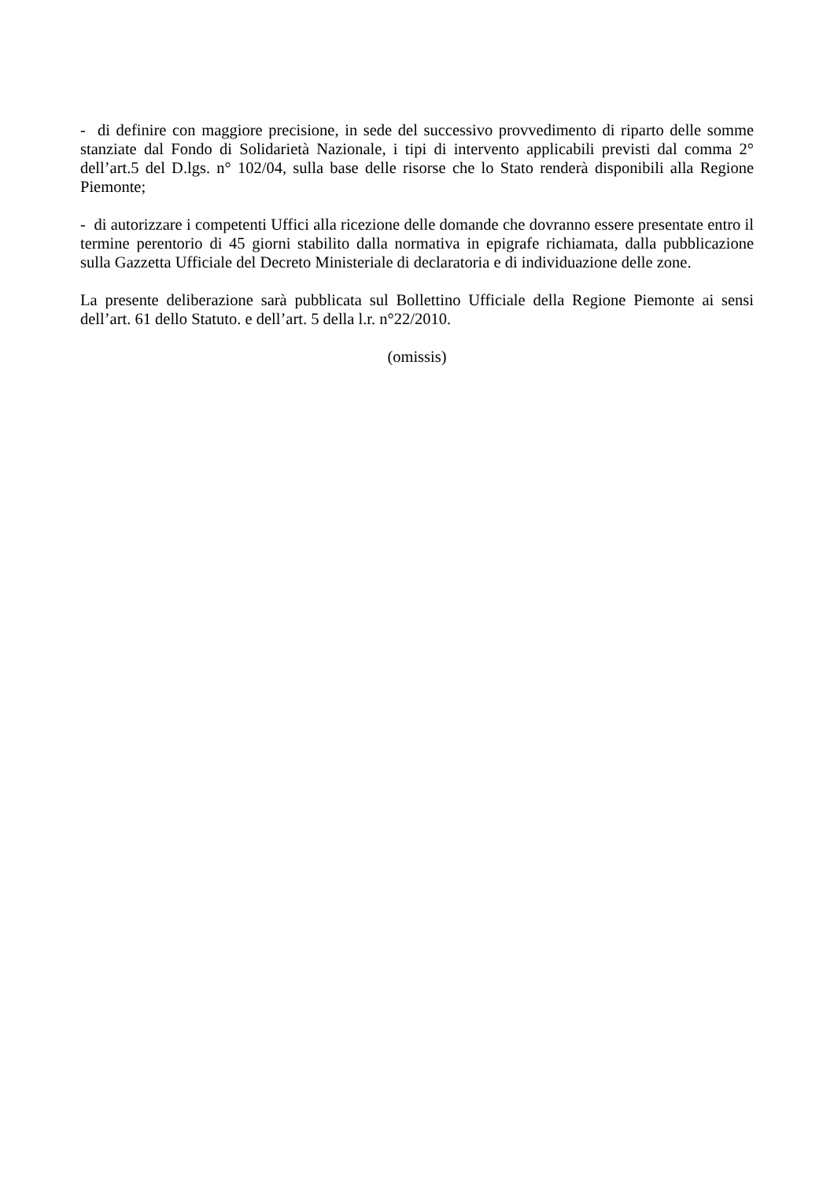- di definire con maggiore precisione, in sede del successivo provvedimento di riparto delle somme stanziate dal Fondo di Solidarietà Nazionale, i tipi di intervento applicabili previsti dal comma 2° dell’art.5 del D.lgs. n° 102/04, sulla base delle risorse che lo Stato renderà disponibili alla Regione Piemonte;
- di autorizzare i competenti Uffici alla ricezione delle domande che dovranno essere presentate entro il termine perentorio di 45 giorni stabilito dalla normativa in epigrafe richiamata, dalla pubblicazione sulla Gazzetta Ufficiale del Decreto Ministeriale di declaratoria e di individuazione delle zone.
La presente deliberazione sarà pubblicata sul Bollettino Ufficiale della Regione Piemonte ai sensi dell’art. 61 dello Statuto. e dell’art. 5 della l.r. n°22/2010.
(omissis)